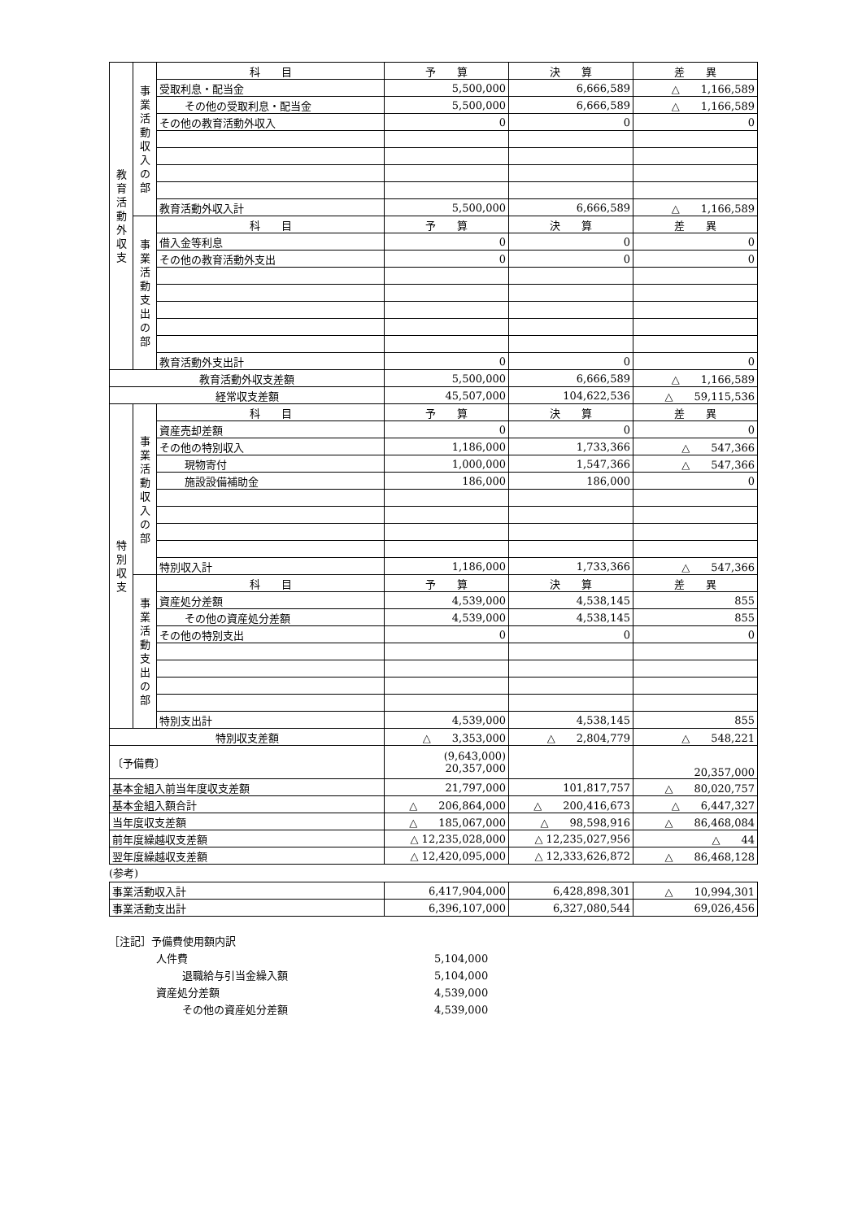| 教育活動外収支 | 事業活動収入の部 | 科 目 | 予 算 | 決 算 | 差 異 |
| | | 受取利息・配当金 | 5,500,000 | 6,666,589 | △ 1,166,589 |
| | | その他の受取利息・配当金 | 5,500,000 | 6,666,589 | △ 1,166,589 |
| | | その他の教育活動外収入 | 0 | 0 | 0 |
| | | 教育活動外収入計 | 5,500,000 | 6,666,589 | △ 1,166,589 |
| | 事業活動支出の部 | 科 目 | 予 算 | 決 算 | 差 異 |
| | | 借入金等利息 | 0 | 0 | 0 |
| | | その他の教育活動外支出 | 0 | 0 | 0 |
| | | 教育活動外支出計 | 0 | 0 | 0 |
| 教育活動外収支差額 | | | 5,500,000 | 6,666,589 | △ 1,166,589 |
| 経常収支差額 | | | 45,507,000 | 104,622,536 | △ 59,115,536 |
| 特別収支 | 事業活動収入の部 | 科 目 | 予 算 | 決 算 | 差 異 |
| | | 資産売却差額 | 0 | 0 | 0 |
| | | その他の特別収入 | 1,186,000 | 1,733,366 | △ 547,366 |
| | | 現物寄付 | 1,000,000 | 1,547,366 | △ 547,366 |
| | | 施設設備補助金 | 186,000 | 186,000 | 0 |
| | | 特別収入計 | 1,186,000 | 1,733,366 | △ 547,366 |
| | 事業活動支出の部 | 科 目 | 予 算 | 決 算 | 差 異 |
| | | 資産処分差額 | 4,539,000 | 4,538,145 | 855 |
| | | その他の資産処分差額 | 4,539,000 | 4,538,145 | 855 |
| | | その他の特別支出 | 0 | 0 | 0 |
| | | 特別支出計 | 4,539,000 | 4,538,145 | 855 |
| 特別収支差額 | | | △ 3,353,000 | △ 2,804,779 | △ 548,221 |
| 〔予備費〕 | | | (9,643,000) 20,357,000 | | 20,357,000 |
| 基本金組入前当年度収支差額 | | | 21,797,000 | 101,817,757 | △ 80,020,757 |
| 基本金組入額合計 | | | △ 206,864,000 | △ 200,416,673 | △ 6,447,327 |
| 当年度収支差額 | | | △ 185,067,000 | △ 98,598,916 | △ 86,468,084 |
| 前年度繰越収支差額 | | | △ 12,235,028,000 | △ 12,235,027,956 | △ 44 |
| 翌年度繰越収支差額 | | | △ 12,420,095,000 | △ 12,333,626,872 | △ 86,468,128 |
(参考)
| 事業活動収入計 | 6,417,904,000 | 6,428,898,301 | △ 10,994,301 |
| 事業活動支出計 | 6,396,107,000 | 6,327,080,544 | 69,026,456 |
［注記］予備費使用額内訳
人件費 5,104,000
退職給与引当金繰入額 5,104,000
資産処分差額 4,539,000
その他の資産処分差額 4,539,000